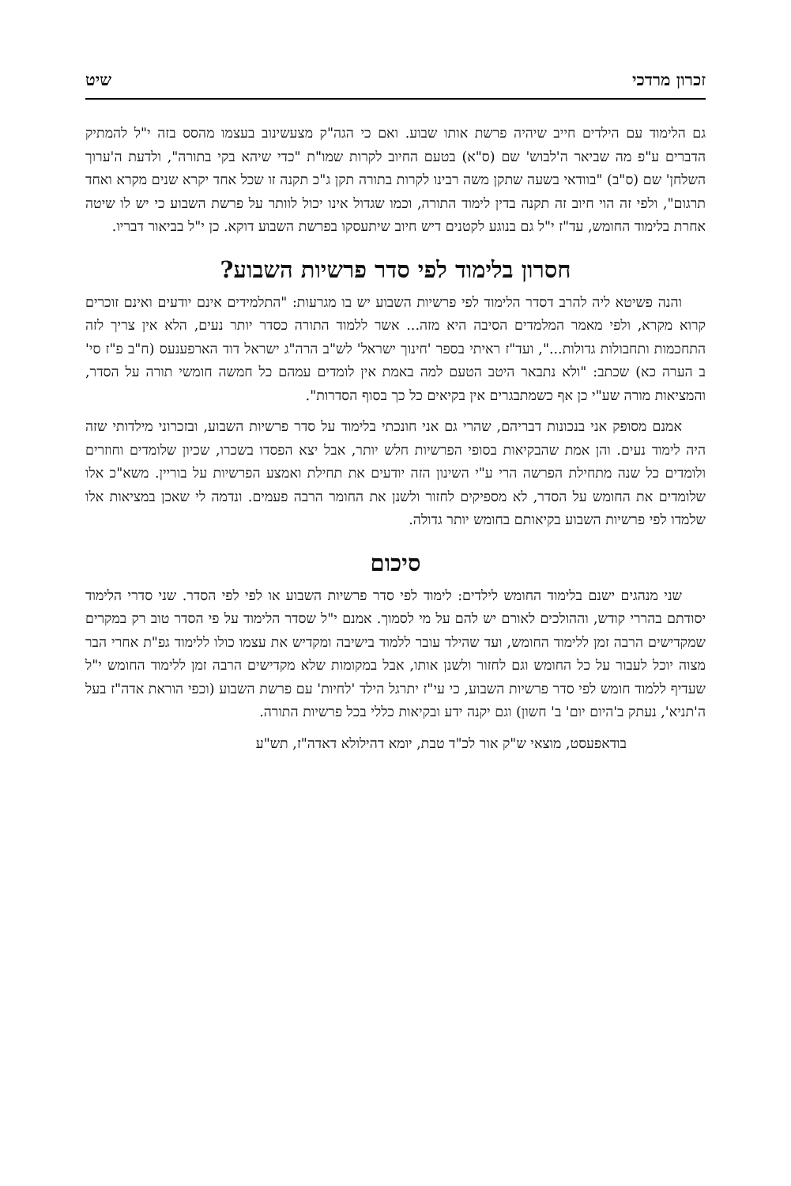זכרון מרדכי שיט
גם הלימוד עם הילדים חייב שיהיה פרשת אותו שבוע. ואם כי הגה"ק מצעשינוב בעצמו מהסס בזה י"ל להמתיק הדברים ע"פ מה שביאר ה'לבוש' שם (ס"א) בטעם החיוב לקרות שמו"ת "כדי שיהא בקי בתורה", ולדעת ה'ערוך השלחן' שם (ס"ב) "בוודאי בשעה שתקן משה רבינו לקרות בתורה תקן ג"כ תקנה זו שכל אחד יקרא שנים מקרא ואחד תרגום", ולפי זה הוי חיוב זה תקנה בדין לימוד התורה, וכמו שגדול אינו יכול לוותר על פרשת השבוע כי יש לו שיטה אחרת בלימוד החומש, עד"ז י"ל גם בנוגע לקטנים דיש חיוב שיתעסקו בפרשת השבוע דוקא. כן י"ל בביאור דבריו.
חסרון בלימוד לפי סדר פרשיות השבוע?
והנה פשיטא ליה להרב דסדר הלימוד לפי פרשיות השבוע יש בו מגרעות: "התלמידים אינם יודעים ואינם זוכרים קרוא מקרא, ולפי מאמר המלמדים הסיבה היא מזה... אשר ללמוד התורה כסדר יותר נעים, הלא אין צריך לזה התחכמות ותחבולות גדולות...", ועד"ז ראיתי בספר 'חינוך ישראל' לש"ב הרה"ג ישראל דוד הארפענעס (ח"ב פ"ז סי' ב הערה כא) שכתב: "ולא נתבאר היטב הטעם למה באמת אין לומדים עמהם כל חמשה חומשי תורה על הסדר, והמציאות מורה שע"י כן אף כשמתבגרים אין בקיאים כל כך בסוף הסדרות".
אמנם מסופק אני בנכונות דבריהם, שהרי גם אני חונכתי בלימוד על סדר פרשיות השבוע, ובזכרוני מילדותי שזה היה לימוד נעים. והן אמת שהבקיאות בסופי הפרשיות חלש יותר, אבל יצא הפסדו בשכרו, שכיון שלומדים וחוזרים ולומדים כל שנה מתחילת הפרשה הרי ע"י השינון הזה יודעים את תחילת ואמצע הפרשיות על בוריין. משא"כ אלו שלומדים את החומש על הסדר, לא מספיקים לחזור ולשנן את החומר הרבה פעמים. ונדמה לי שאכן במציאות אלו שלמדו לפי פרשיות השבוע בקיאותם בחומש יותר גדולה.
סיכום
שני מנהגים ישנם בלימוד החומש לילדים: לימוד לפי סדר פרשיות השבוע או לפי לפי הסדר. שני סדרי הלימוד יסודתם בהררי קודש, וההולכים לאורם יש להם על מי לסמוך. אמנם י"ל שסדר הלימוד על פי הסדר טוב רק במקרים שמקדישים הרבה זמן ללימוד החומש, ועד שהילד עובר ללמוד בישיבה ומקדיש את עצמו כולו ללימוד גפ"ת אחרי הבר מצוה יוכל לעבור על כל החומש וגם לחזור ולשנן אותו, אבל במקומות שלא מקדישים הרבה זמן ללימוד החומש י"ל שעדיף ללמוד חומש לפי סדר פרשיות השבוע, כי עי"ז יתרגל הילד 'לחיות' עם פרשת השבוע (וכפי הוראת אדה"ז בעל ה'תניא', נעתק ב'היום יום' ב' חשון) וגם יקנה ידע ובקיאות כללי בכל פרשיות התורה.
בודאפעסט, מוצאי ש"ק אור לכ"ד טבת, יומא דהילולא דאדה"ז, תש"ע